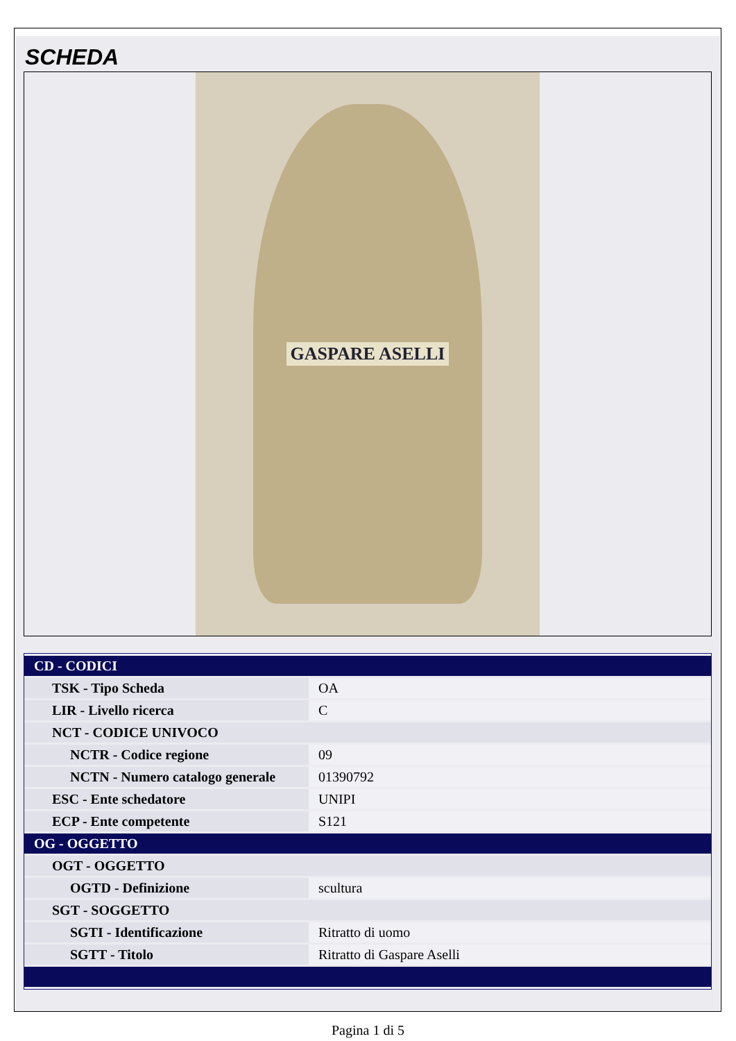SCHEDA
GASPARE ASELLI
| CD - CODICI | |
| TSK - Tipo Scheda | OA |
| LIR - Livello ricerca | C |
| NCT - CODICE UNIVOCO | |
| NCTR - Codice regione | 09 |
| NCTN - Numero catalogo generale | 01390792 |
| ESC - Ente schedatore | UNIPI |
| ECP - Ente competente | S121 |
| OG - OGGETTO | |
| OGT - OGGETTO | |
| OGTD - Definizione | scultura |
| SGT - SOGGETTO | |
| SGTI - Identificazione | Ritratto di uomo |
| SGTT - Titolo | Ritratto di Gaspare Aselli |
Pagina 1 di 5